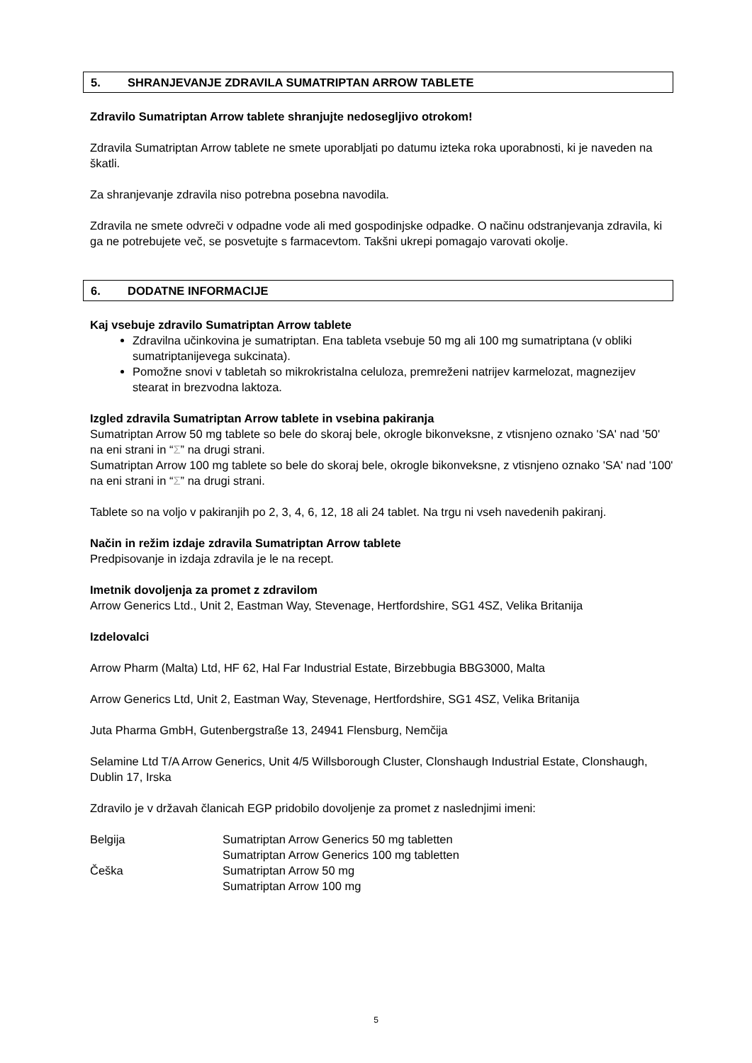5. SHRANJEVANJE ZDRAVILA SUMATRIPTAN ARROW TABLETE
Zdravilo Sumatriptan Arrow tablete shranjujte nedosegljivo otrokom!
Zdravila Sumatriptan Arrow tablete ne smete uporabljati po datumu izteka roka uporabnosti, ki je naveden na škatli.
Za shranjevanje zdravila niso potrebna posebna navodila.
Zdravila ne smete odvreči v odpadne vode ali med gospodinjske odpadke. O načinu odstranjevanja zdravila, ki ga ne potrebujete več, se posvetujte s farmacevtom. Takšni ukrepi pomagajo varovati okolje.
6. DODATNE INFORMACIJE
Kaj vsebuje zdravilo Sumatriptan Arrow tablete
Zdravilna učinkovina je sumatriptan. Ena tableta vsebuje 50 mg ali 100 mg sumatriptana (v obliki sumatriptanijevega sukcinata).
Pomožne snovi v tabletah so mikrokristalna celuloza, premreženi natrijev karmelozat, magnezijev stearat in brezvodna laktoza.
Izgled zdravila Sumatriptan Arrow tablete in vsebina pakiranja
Sumatriptan Arrow 50 mg tablete so bele do skoraj bele, okrogle bikonveksne, z vtisnjeno oznako 'SA' nad '50' na eni strani in “Σ” na drugi strani.
Sumatriptan Arrow 100 mg tablete so bele do skoraj bele, okrogle bikonveksne, z vtisnjeno oznako 'SA' nad '100' na eni strani in “Σ” na drugi strani.
Tablete so na voljo v pakiranjih po 2, 3, 4, 6, 12, 18 ali 24 tablet. Na trgu ni vseh navedenih pakiranj.
Način in režim izdaje zdravila Sumatriptan Arrow tablete
Predpisovanje in izdaja zdravila je le na recept.
Imetnik dovoljenja za promet z zdravilom
Arrow Generics Ltd., Unit 2, Eastman Way, Stevenage, Hertfordshire, SG1 4SZ, Velika Britanija
Izdelovalci
Arrow Pharm (Malta) Ltd, HF 62, Hal Far Industrial Estate, Birzebbugia BBG3000, Malta
Arrow Generics Ltd, Unit 2, Eastman Way, Stevenage, Hertfordshire, SG1 4SZ, Velika Britanija
Juta Pharma GmbH, Gutenbergstraße 13, 24941 Flensburg, Nemčija
Selamine Ltd T/A Arrow Generics, Unit 4/5 Willsborough Cluster, Clonshaugh Industrial Estate, Clonshaugh, Dublin 17, Irska
Zdravilo je v državah članicah EGP pridobilo dovoljenje za promet z naslednjimi imeni:
| Belgija | Sumatriptan Arrow Generics 50 mg tabletten |
| | Sumatriptan Arrow Generics 100 mg tabletten |
| Češka | Sumatriptan Arrow 50 mg |
| | Sumatriptan Arrow 100 mg |
5